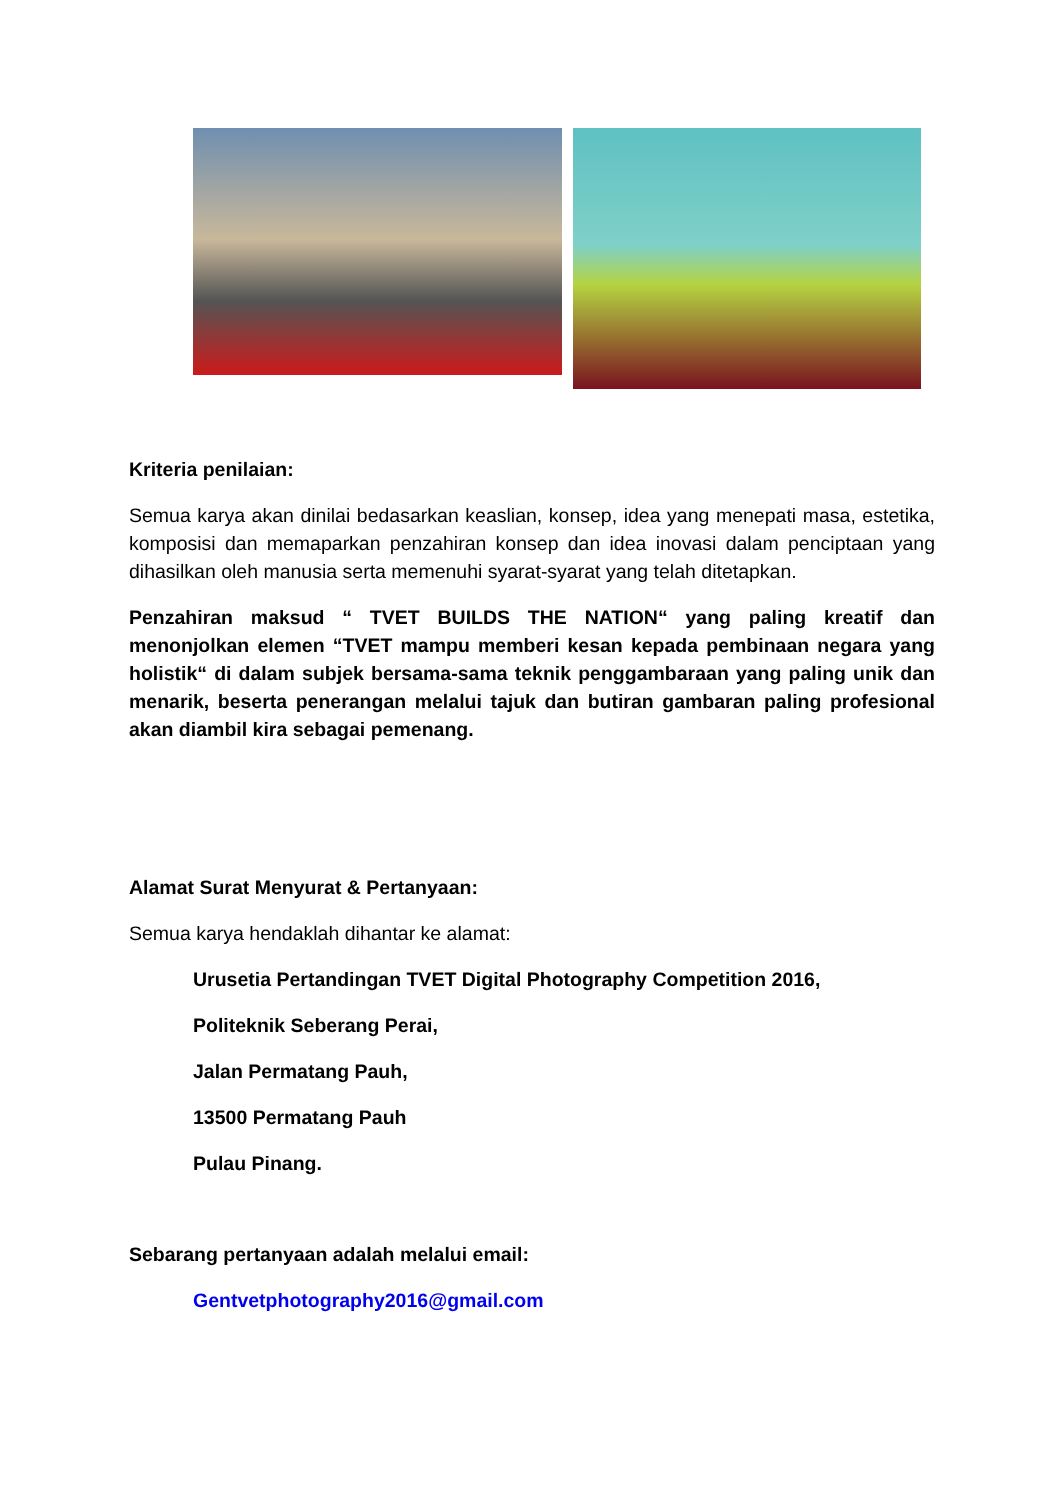Kriteria penilaian:
Semua karya akan dinilai bedasarkan keaslian, konsep, idea yang menepati masa, estetika, komposisi dan memaparkan penzahiran konsep dan idea inovasi dalam penciptaan yang dihasilkan oleh manusia serta memenuhi syarat-syarat yang telah ditetapkan.
Penzahiran maksud “ TVET BUILDS THE NATION“ yang paling kreatif dan menonjolkan elemen “TVET mampu memberi kesan kepada pembinaan negara yang holistik“ di dalam subjek bersama-sama teknik penggambaraan yang paling unik dan menarik, beserta penerangan melalui tajuk dan butiran gambaran paling profesional akan diambil kira sebagai pemenang.
Alamat Surat Menyurat & Pertanyaan:
Semua karya hendaklah dihantar ke alamat:
Urusetia Pertandingan TVET Digital Photography Competition 2016,
Politeknik Seberang Perai,
Jalan Permatang Pauh,
13500 Permatang Pauh
Pulau Pinang.
Sebarang pertanyaan adalah melalui email:
Gentvetphotography2016@gmail.com